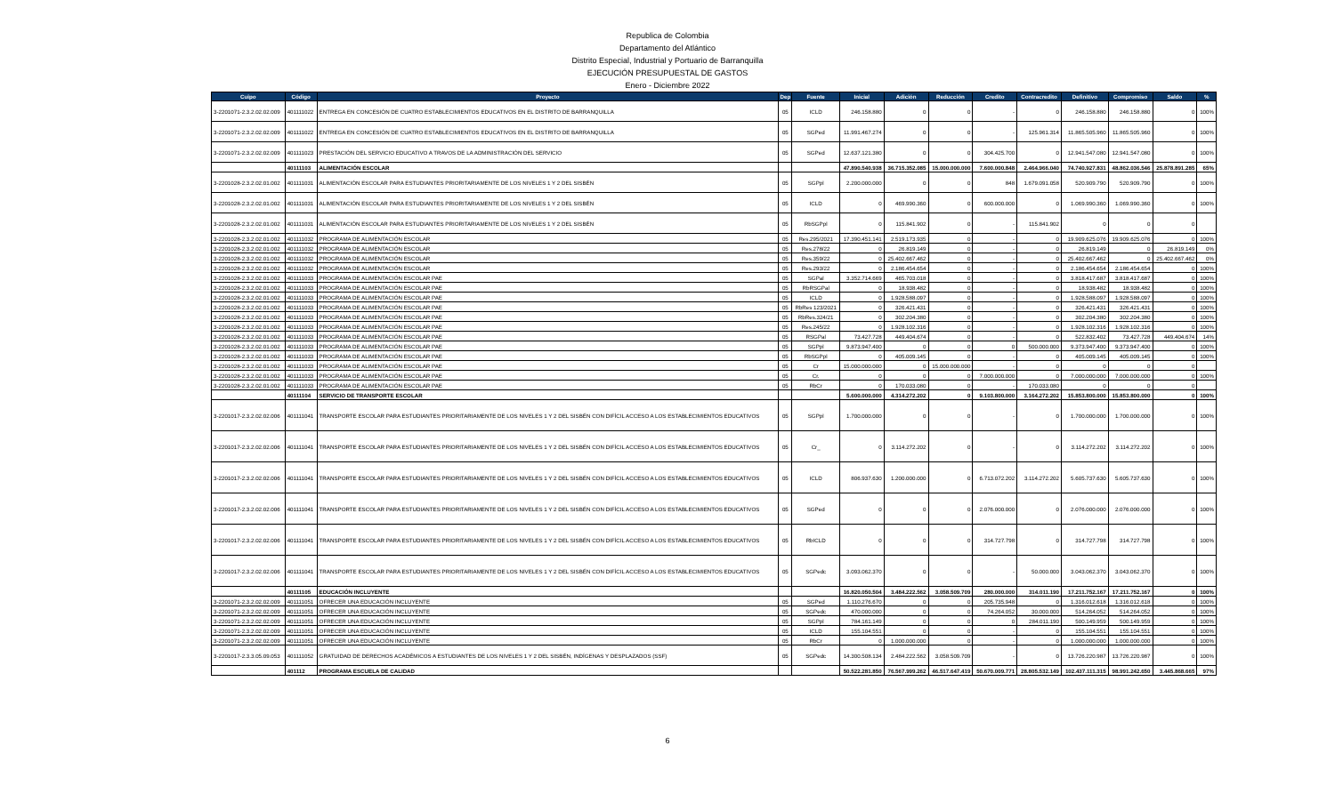Republica de Colombia
Departamento del Atlántico
Distrito Especial, Industrial y Portuario de Barranquilla
EJECUCIÓN PRESUPUESTAL DE GASTOS
Enero - Diciembre 2022
| Cuipo | Código | Proyecto | Dep | Fuente | Inicial | Adición | Reducción | Credito | Contracredito | Definitivo | Compromiso | Saldo | % |
| --- | --- | --- | --- | --- | --- | --- | --- | --- | --- | --- | --- | --- | --- |
| 3-2201071-2.3.2.02.02.009 | 401111022 | ENTREGA EN CONCESIÓN DE CUATRO ESTABLECIMIENTOS EDUCATIVOS EN EL DISTRITO DE BARRANQUILLA | 05 | ICLD | 246.158.880 | 0 | 0 | - | 0 | 246.158.880 | 246.158.880 | 0 | 100% |
| 3-2201071-2.3.2.02.02.009 | 401111022 | ENTREGA EN CONCESIÓN DE CUATRO ESTABLECIMIENTOS EDUCATIVOS EN EL DISTRITO DE BARRANQUILLA | 05 | SGPed | 11.991.467.274 | 0 | 0 | - | 125.961.314 | 11.865.505.960 | 11.865.505.960 | 0 | 100% |
| 3-2201071-2.3.2.02.02.009 | 401111023 | PRESTACIÓN DEL SERVICIO EDUCATIVO A TRAVOS DE LA ADMINISTRACIÓN DEL SERVICIO | 05 | SGPed | 12.637.121.380 | 0 | 0 | 304.425.700 | 0 | 12.941.547.080 | 12.941.547.080 | 0 | 100% |
| | 40111103 | ALIMENTACIÓN ESCOLAR | | | 47.890.540.938 | 36.715.352.085 | 15.000.000.000 | 7.600.000.848 | 2.464.966.040 | 74.740.927.831 | 48.862.036.546 | 25.878.891.285 | 65% |
| 3-2201028-2.3.2.02.01.002 | 401111031 | ALIMENTACIÓN ESCOLAR PARA ESTUDIANTES PRIORITARIAMENTE DE LOS NIVELES 1 Y 2 DEL SISBÉN | 05 | SGPpl | 2.200.000.000 | 0 | 0 | 848 | 1.679.091.058 | 520.909.790 | 520.909.790 | 0 | 100% |
| 3-2201028-2.3.2.02.01.002 | 401111031 | ALIMENTACIÓN ESCOLAR PARA ESTUDIANTES PRIORITARIAMENTE DE LOS NIVELES 1 Y 2 DEL SISBÉN | 05 | ICLD | 0 | 469.990.360 | 0 | 600.000.000 | 0 | 1.069.990.360 | 1.069.990.360 | 0 | 100% |
| 3-2201028-2.3.2.02.01.002 | 401111031 | ALIMENTACIÓN ESCOLAR PARA ESTUDIANTES PRIORITARIAMENTE DE LOS NIVELES 1 Y 2 DEL SISBÉN | 05 | RbSGPpl | 0 | 115.841.902 | 0 | - | 115.841.902 | 0 | 0 | 0 | |
| 3-2201028-2.3.2.02.01.002 | 401111032 | PROGRAMA DE ALIMENTACIÓN ESCOLAR | 05 | Res.295/2021 | 17.390.451.141 | 2.519.173.935 | 0 | - | 0 | 19.909.625.076 | 19.909.625.076 | 0 | 100% |
| 3-2201028-2.3.2.02.01.002 | 401111032 | PROGRAMA DE ALIMENTACIÓN ESCOLAR | 05 | Res.278/22 | 0 | 26.819.149 | 0 | - | 0 | 26.819.149 | 0 | 26.819.149 | 0% |
| 3-2201028-2.3.2.02.01.002 | 401111032 | PROGRAMA DE ALIMENTACIÓN ESCOLAR | 05 | Res.359/22 | 0 | 25.402.667.462 | 0 | - | 0 | 25.402.667.462 | 0 | 25.402.667.462 | 0% |
| 3-2201028-2.3.2.02.01.002 | 401111032 | PROGRAMA DE ALIMENTACIÓN ESCOLAR | 05 | Res.293/22 | 0 | 2.186.454.654 | 0 | - | 0 | 2.186.454.654 | 2.186.454.654 | 0 | 100% |
| 3-2201028-2.3.2.02.01.002 | 401111033 | PROGRAMA DE ALIMENTACIÓN ESCOLAR PAE | 05 | SGPal | 3.352.714.669 | 465.703.018 | 0 | - | 0 | 3.818.417.687 | 3.818.417.687 | 0 | 100% |
| 3-2201028-2.3.2.02.01.002 | 401111033 | PROGRAMA DE ALIMENTACIÓN ESCOLAR PAE | 05 | RbRSGPal | 0 | 18.938.482 | 0 | - | 0 | 18.938.482 | 18.938.482 | 0 | 100% |
| 3-2201028-2.3.2.02.01.002 | 401111033 | PROGRAMA DE ALIMENTACIÓN ESCOLAR PAE | 05 | ICLD | 0 | 1.928.588.097 | 0 | - | 0 | 1.928.588.097 | 1.928.588.097 | 0 | 100% |
| 3-2201028-2.3.2.02.01.002 | 401111033 | PROGRAMA DE ALIMENTACIÓN ESCOLAR PAE | 05 | RbRes 123/2021 | 0 | 326.421.431 | 0 | - | 0 | 326.421.431 | 326.421.431 | 0 | 100% |
| 3-2201028-2.3.2.02.01.002 | 401111033 | PROGRAMA DE ALIMENTACIÓN ESCOLAR PAE | 05 | RbRes.324/21 | 0 | 302.204.380 | 0 | - | 0 | 302.204.380 | 302.204.380 | 0 | 100% |
| 3-2201028-2.3.2.02.01.002 | 401111033 | PROGRAMA DE ALIMENTACIÓN ESCOLAR PAE | 05 | Res.245/22 | 0 | 1.928.102.316 | 0 | - | 0 | 1.928.102.316 | 1.928.102.316 | 0 | 100% |
| 3-2201028-2.3.2.02.01.002 | 401111033 | PROGRAMA DE ALIMENTACIÓN ESCOLAR PAE | 05 | RSGPal | 73.427.728 | 449.404.674 | 0 | - | 0 | 522.832.402 | 73.427.728 | 449.404.674 | 14% |
| 3-2201028-2.3.2.02.01.002 | 401111033 | PROGRAMA DE ALIMENTACIÓN ESCOLAR PAE | 05 | SGPpl | 9.873.947.400 | 0 | 0 | 0 | 500.000.000 | 9.373.947.400 | 9.373.947.400 | 0 | 100% |
| 3-2201028-2.3.2.02.01.002 | 401111033 | PROGRAMA DE ALIMENTACIÓN ESCOLAR PAE | 05 | RbSGPpl | 0 | 405.009.145 | 0 | - | 0 | 405.009.145 | 405.009.145 | 0 | 100% |
| 3-2201028-2.3.2.02.01.002 | 401111033 | PROGRAMA DE ALIMENTACIÓN ESCOLAR PAE | 05 | Cr | 15.000.000.000 | 0 | 15.000.000.000 | - | 0 | 0 | 0 | 0 | |
| 3-2201028-2.3.2.02.01.002 | 401111033 | PROGRAMA DE ALIMENTACIÓN ESCOLAR PAE | 05 | Cr. | 0 | 0 | 0 | 7.000.000.000 | 0 | 7.000.000.000 | 7.000.000.000 | 0 | 100% |
| 3-2201028-2.3.2.02.01.002 | 401111033 | PROGRAMA DE ALIMENTACIÓN ESCOLAR PAE | 05 | RbCr | 0 | 170.033.080 | 0 | - | 170.033.080 | 0 | 0 | 0 | |
| | 40111104 | SERVICIO DE TRANSPORTE ESCOLAR | | | 5.600.000.000 | 4.314.272.202 | 0 | 9.103.800.000 | 3.164.272.202 | 15.853.800.000 | 15.853.800.000 | 0 | 100% |
| 3-2201017-2.3.2.02.02.006 | 401111041 | TRANSPORTE ESCOLAR PARA ESTUDIANTES PRIORITARIAMENTE DE LOS NIVELES 1 Y 2 DEL SISBÉN CON DIFÍCIL ACCESO A LOS ESTABLECIMIENTOS EDUCATIVOS | 05 | SGPpl | 1.700.000.000 | 0 | 0 | - | 0 | 1.700.000.000 | 1.700.000.000 | 0 | 100% |
| 3-2201017-2.3.2.02.02.006 | 401111041 | TRANSPORTE ESCOLAR PARA ESTUDIANTES PRIORITARIAMENTE DE LOS NIVELES 1 Y 2 DEL SISBÉN CON DIFÍCIL ACCESO A LOS ESTABLECIMIENTOS EDUCATIVOS | 05 | Cr_ | 0 | 3.114.272.202 | 0 | - | 0 | 3.114.272.202 | 3.114.272.202 | 0 | 100% |
| 3-2201017-2.3.2.02.02.006 | 401111041 | TRANSPORTE ESCOLAR PARA ESTUDIANTES PRIORITARIAMENTE DE LOS NIVELES 1 Y 2 DEL SISBÉN CON DIFÍCIL ACCESO A LOS ESTABLECIMIENTOS EDUCATIVOS | 05 | ICLD | 806.937.630 | 1.200.000.000 | 0 | 6.713.072.202 | 3.114.272.202 | 5.605.737.630 | 5.605.737.630 | 0 | 100% |
| 3-2201017-2.3.2.02.02.006 | 401111041 | TRANSPORTE ESCOLAR PARA ESTUDIANTES PRIORITARIAMENTE DE LOS NIVELES 1 Y 2 DEL SISBÉN CON DIFÍCIL ACCESO A LOS ESTABLECIMIENTOS EDUCATIVOS | 05 | SGPed | 0 | 0 | 0 | 2.076.000.000 | 0 | 2.076.000.000 | 2.076.000.000 | 0 | 100% |
| 3-2201017-2.3.2.02.02.006 | 401111041 | TRANSPORTE ESCOLAR PARA ESTUDIANTES PRIORITARIAMENTE DE LOS NIVELES 1 Y 2 DEL SISBÉN CON DIFÍCIL ACCESO A LOS ESTABLECIMIENTOS EDUCATIVOS | 05 | RbICLD | 0 | 0 | 0 | 314.727.798 | 0 | 314.727.798 | 314.727.798 | 0 | 100% |
| 3-2201017-2.3.2.02.02.006 | 401111041 | TRANSPORTE ESCOLAR PARA ESTUDIANTES PRIORITARIAMENTE DE LOS NIVELES 1 Y 2 DEL SISBÉN CON DIFÍCIL ACCESO A LOS ESTABLECIMIENTOS EDUCATIVOS | 05 | SGPedc | 3.093.062.370 | 0 | 0 | - | 50.000.000 | 3.043.062.370 | 3.043.062.370 | 0 | 100% |
| | 40111105 | EDUCACIÓN INCLUYENTE | | | 16.820.050.504 | 3.484.222.562 | 3.058.509.709 | 280.000.000 | 314.011.190 | 17.211.752.167 | 17.211.752.167 | 0 | 100% |
| 3-2201071-2.3.2.02.02.009 | 401111051 | OFRECER UNA EDUCACIÓN INCLUYENTE | 05 | SGPed | 1.110.276.670 | 0 | 0 | 205.735.948 | 0 | 1.316.012.618 | 1.316.012.618 | 0 | 100% |
| 3-2201071-2.3.2.02.02.009 | 401111051 | OFRECER UNA EDUCACIÓN INCLUYENTE | 05 | SGPedc | 470.000.000 | 0 | 0 | 74.264.052 | 30.000.000 | 514.264.052 | 514.264.052 | 0 | 100% |
| 3-2201071-2.3.2.02.02.009 | 401111051 | OFRECER UNA EDUCACIÓN INCLUYENTE | 05 | SGPpl | 784.161.149 | 0 | 0 | 0 | 284.011.190 | 500.149.959 | 500.149.959 | 0 | 100% |
| 3-2201071-2.3.2.02.02.009 | 401111051 | OFRECER UNA EDUCACIÓN INCLUYENTE | 05 | ICLD | 155.104.551 | 0 | 0 | - | 0 | 155.104.551 | 155.104.551 | 0 | 100% |
| 3-2201071-2.3.2.02.02.009 | 401111051 | OFRECER UNA EDUCACIÓN INCLUYENTE | 05 | RbCr | 0 | 1.000.000.000 | 0 | - | 0 | 1.000.000.000 | 1.000.000.000 | 0 | 100% |
| 3-2201017-2.3.3.05.09.053 | 401111052 | GRATUIDAD DE DERECHOS ACADÉMICOS A ESTUDIANTES DE LOS NIVELES 1 Y 2 DEL SISBÉN, INDÍGENAS Y DESPLAZADOS (SSF) | 05 | SGPedc | 14.300.508.134 | 2.484.222.562 | 3.058.509.709 | - | 0 | 13.726.220.987 | 13.726.220.987 | 0 | 100% |
| | 401112 | PROGRAMA ESCUELA DE CALIDAD | | | 50.522.281.850 | 76.567.999.262 | 46.517.647.419 | 50.670.009.771 | 28.805.532.149 | 102.437.111.315 | 98.991.242.650 | 3.445.868.665 | 97% |
6